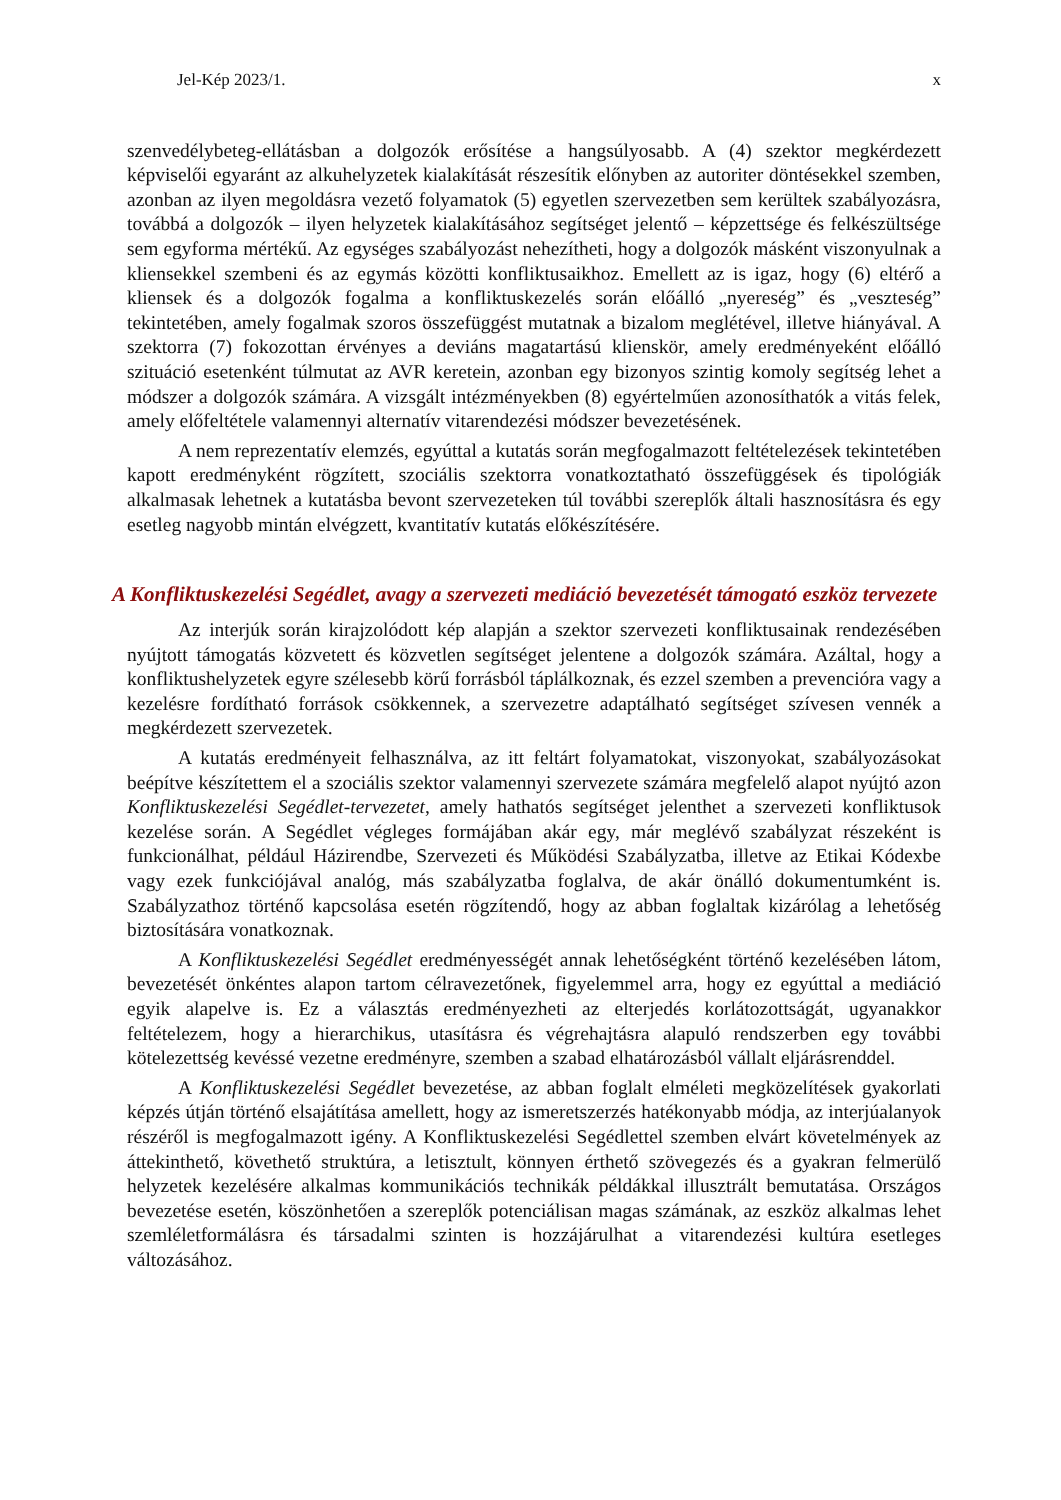Jel-Kép 2023/1. x
szenvedélybeteg-ellátásban a dolgozók erősítése a hangsúlyosabb. A (4) szektor megkérdezett képviselői egyaránt az alkuhelyzetek kialakítását részesítik előnyben az autoriter döntésekkel szemben, azonban az ilyen megoldásra vezető folyamatok (5) egyetlen szervezetben sem kerültek szabályozásra, továbbá a dolgozók – ilyen helyzetek kialakításához segítséget jelentő – képzettsége és felkészültsége sem egyforma mértékű. Az egységes szabályozást nehezítheti, hogy a dolgozók másként viszonyulnak a kliensekkel szembeni és az egymás közötti konfliktusaikhoz. Emellett az is igaz, hogy (6) eltérő a kliensek és a dolgozók fogalma a konfliktuskezelés során előálló „nyereség” és „veszteség” tekintetében, amely fogalmak szoros összefüggést mutatnak a bizalom meglétével, illetve hiányával. A szektorra (7) fokozottan érvényes a deviáns magatartású klienskör, amely eredményeként előálló szituáció esetenként túlmutat az AVR keretein, azonban egy bizonyos szintig komoly segítség lehet a módszer a dolgozók számára. A vizsgált intézményekben (8) egyértelműen azonosíthatók a vitás felek, amely előfeltétele valamennyi alternatív vitarendezési módszer bevezetésének.
A nem reprezentatív elemzés, egyúttal a kutatás során megfogalmazott feltételezések tekintetében kapott eredményként rögzített, szociális szektorra vonatkoztatható összefüggések és tipológiák alkalmasak lehetnek a kutatásba bevont szervezeteken túl további szereplők általi hasznosításra és egy esetleg nagyobb mintán elvégzett, kvantitatív kutatás előkészítésére.
A Konfliktuskezelési Segédlet, avagy a szervezeti mediáció bevezetését támogató eszköz tervezete
Az interjúk során kirajzolódott kép alapján a szektor szervezeti konfliktusainak rendezésében nyújtott támogatás közvetett és közvetlen segítséget jelentene a dolgozók számára. Azáltal, hogy a konfliktushelyzetek egyre szélesebb körű forrásból táplálkoznak, és ezzel szemben a prevencióra vagy a kezelésre fordítható források csökkennek, a szervezetre adaptálható segítséget szívesen vennék a megkérdezett szervezetek.
A kutatás eredményeit felhasználva, az itt feltárt folyamatokat, viszonyokat, szabályozásokat beépítve készítettem el a szociális szektor valamennyi szervezete számára megfelelő alapot nyújtó azon Konfliktuskezelési Segédlet-tervezetet, amely hathatós segítséget jelenthet a szervezeti konfliktusok kezelése során. A Segédlet végleges formájában akár egy, már meglévő szabályzat részeként is funkcionálhat, például Házirendbe, Szervezeti és Működési Szabályzatba, illetve az Etikai Kódexbe vagy ezek funkciójával analóg, más szabályzatba foglalva, de akár önálló dokumentumként is. Szabályzathoz történő kapcsolása esetén rögzítendő, hogy az abban foglaltak kizárólag a lehetőség biztosítására vonatkoznak.
A Konfliktuskezelési Segédlet eredményességét annak lehetőségként történő kezelésében látom, bevezetését önkéntes alapon tartom célravezetőnek, figyelemmel arra, hogy ez egyúttal a mediáció egyik alapelve is. Ez a választás eredményezheti az elterjedés korlátozottságát, ugyanakkor feltételezem, hogy a hierarchikus, utasításra és végrehajtásra alapuló rendszerben egy további kötelezettség kevéssé vezetne eredményre, szemben a szabad elhatározásból vállalt eljárásrenddel.
A Konfliktuskezelési Segédlet bevezetése, az abban foglalt elméleti megközelítések gyakorlati képzés útján történő elsajátítása amellett, hogy az ismeretszerzés hatékonyabb módja, az interjúalanyok részéről is megfogalmazott igény. A Konfliktuskezelési Segédlettel szemben elvárt követelmények az áttekinthető, követhető struktúra, a letisztult, könnyen érthető szövegezés és a gyakran felmerülő helyzetek kezelésére alkalmas kommunikációs technikák példákkal illusztrált bemutatása. Országos bevezetése esetén, köszönhetően a szereplők potenciálisan magas számának, az eszköz alkalmas lehet szemléletformálásra és társadalmi szinten is hozzájárulhat a vitarendezési kultúra esetleges változásához.